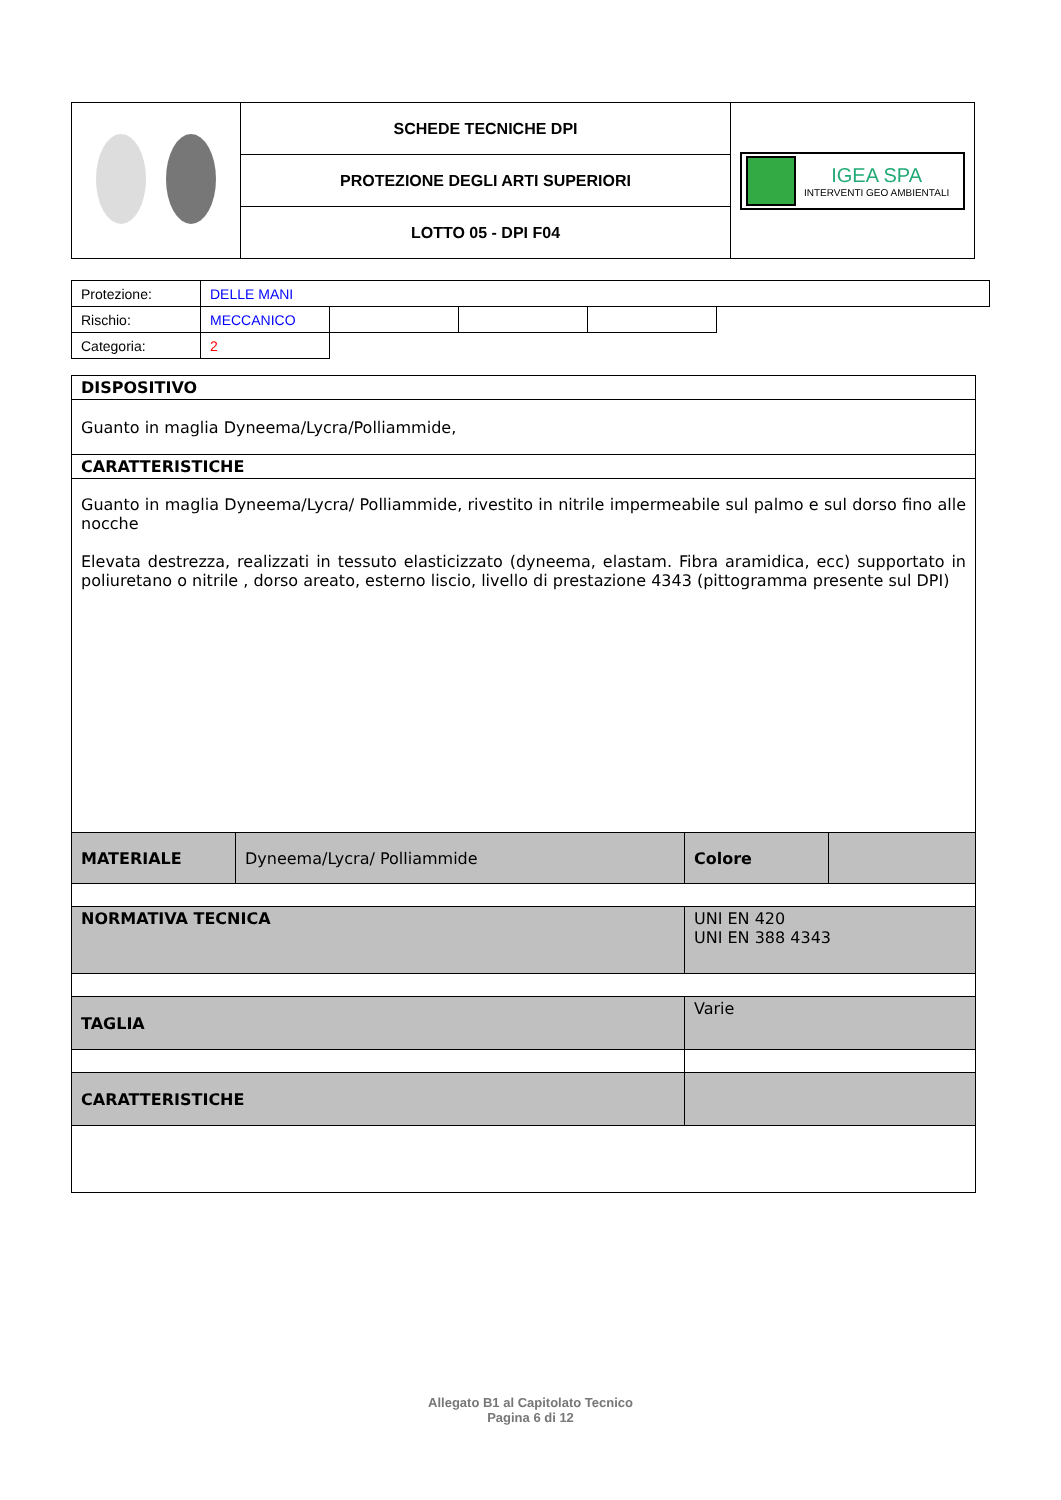| | SCHEDE TECNICHE DPI | IGEA SPA INTERVENTI GEO AMBIENTALI |
| | PROTEZIONE DEGLI ARTI SUPERIORI | |
| | LOTTO 05 - DPI F04 | |
| Protezione: | DELLE MANI | | | | |
| Rischio: | MECCANICO | | | | |
| Categoria: | 2 | | | | |
| DISPOSITIVO | | | |
| Guanto in maglia Dyneema/Lycra/Polliammide, | | | |
| CARATTERISTICHE | | | |
| Guanto in maglia Dyneema/Lycra/ Polliammide, rivestito in nitrile impermeabile sul palmo e sul dorso fino alle nocche Elevata destrezza, realizzati in tessuto elasticizzato (dyneema, elastam. Fibra aramidica, ecc) supportato in poliuretano o nitrile , dorso areato, esterno liscio, livello di prestazione 4343 (pittogramma presente sul DPI) | | | |
| MATERIALE | Dyneema/Lycra/ Polliammide | Colore | |
| NORMATIVA TECNICA | | UNI EN 420 UNI EN 388 4343 | |
| TAGLIA | | Varie | |
| CARATTERISTICHE | | | |
Allegato B1 al Capitolato Tecnico
Pagina 6 di 12